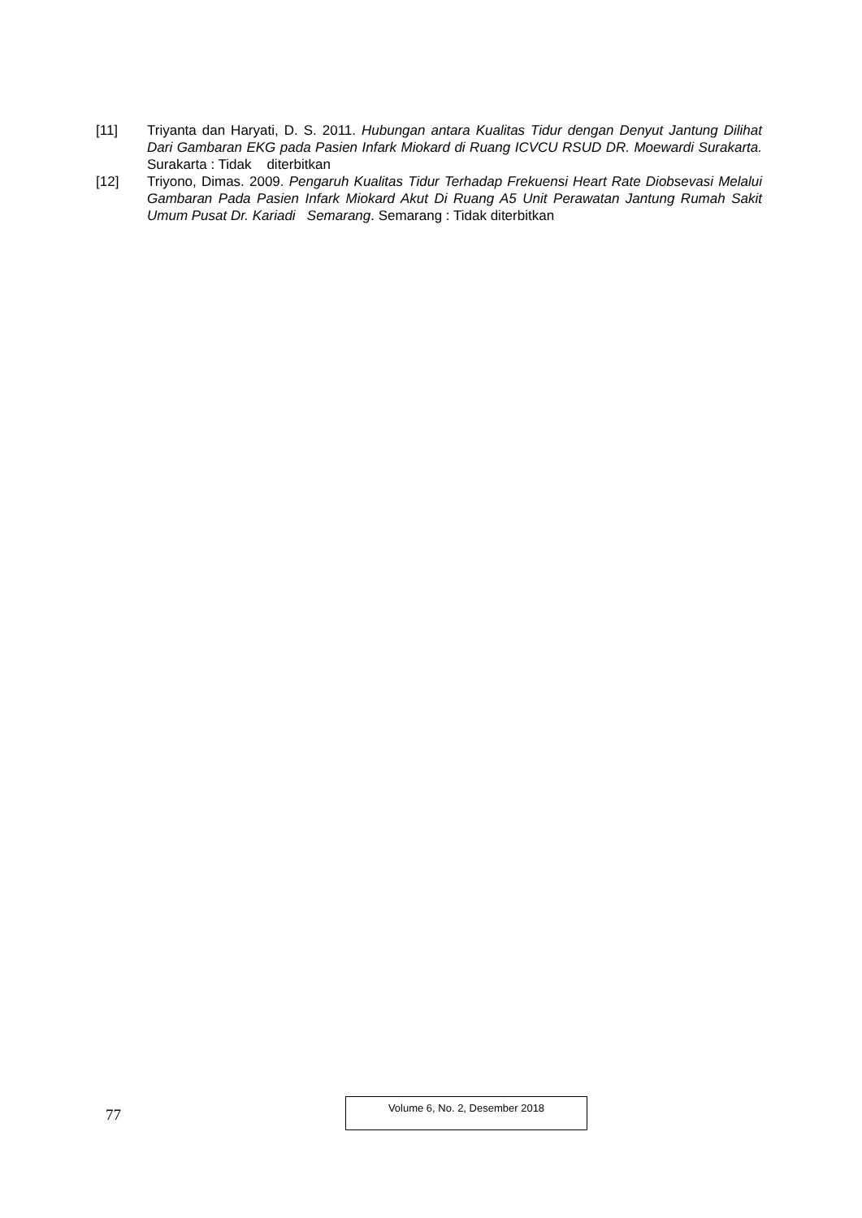[11] Triyanta dan Haryati, D. S. 2011. Hubungan antara Kualitas Tidur dengan Denyut Jantung Dilihat Dari Gambaran EKG pada Pasien Infark Miokard di Ruang ICVCU RSUD DR. Moewardi Surakarta. Surakarta : Tidak diterbitkan
[12] Triyono, Dimas. 2009. Pengaruh Kualitas Tidur Terhadap Frekuensi Heart Rate Diobsevasi Melalui Gambaran Pada Pasien Infark Miokard Akut Di Ruang A5 Unit Perawatan Jantung Rumah Sakit Umum Pusat Dr. Kariadi Semarang. Semarang : Tidak diterbitkan
77
Volume 6, No. 2, Desember 2018